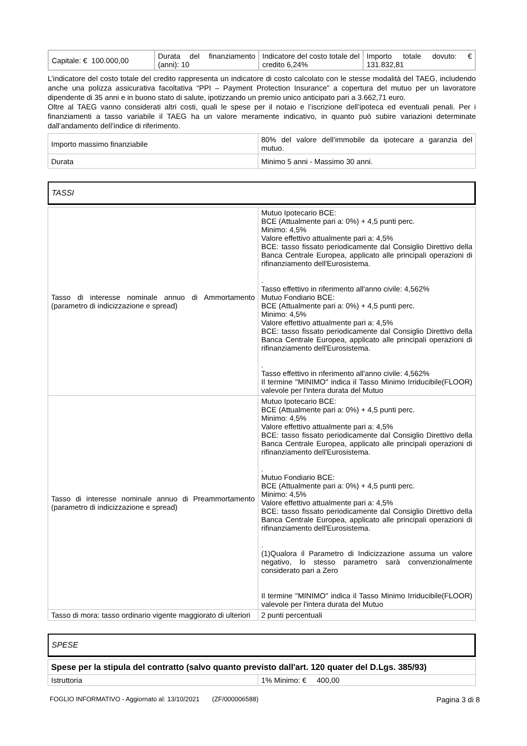| Capitale: € 100.000,00 | Durata del finanziamento (anni): 10 | Indicatore del costo totale del credito 6,24% | Importo totale dovuto: € 131.832,81 |
L’indicatore del costo totale del credito rappresenta un indicatore di costo calcolato con le stesse modalità del TAEG, includendo anche una polizza assicurativa facoltativa “PPI – Payment Protection Insurance” a copertura del mutuo per un lavoratore dipendente di 35 anni e in buono stato di salute, ipotizzando un premio unico anticipato pari a 3.662,71 euro.
Oltre al TAEG vanno considerati altri costi, quali le spese per il notaio e l’iscrizione dell’ipoteca ed eventuali penali. Per i finanziamenti a tasso variabile il TAEG ha un valore meramente indicativo, in quanto può subire variazioni determinate dall’andamento dell’indice di riferimento.
| Importo massimo finanziabile | 80% del valore dell’immobile da ipotecare a garanzia del mutuo. |
| Durata | Minimo 5 anni - Massimo 30 anni. |
TASSI
| Tasso di interesse nominale annuo di Ammortamento (parametro di indicizzazione e spread) | Mutuo Ipotecario BCE: BCE (Attualmente pari a: 0%) + 4,5 punti perc. Minimo: 4,5% Valore effettivo attualmente pari a: 4,5% BCE: tasso fissato periodicamente dal Consiglio Direttivo della Banca Centrale Europea, applicato alle principali operazioni di rifinanziamento dell'Eurosistema. . Tasso effettivo in riferimento all'anno civile: 4,562% Mutuo Fondiario BCE: BCE (Attualmente pari a: 0%) + 4,5 punti perc. Minimo: 4,5% Valore effettivo attualmente pari a: 4,5% BCE: tasso fissato periodicamente dal Consiglio Direttivo della Banca Centrale Europea, applicato alle principali operazioni di rifinanziamento dell'Eurosistema. . Tasso effettivo in riferimento all'anno civile: 4,562% Il termine "MINIMO" indica il Tasso Minimo Irriducibile(FLOOR) valevole per l'intera durata del Mutuo |
| Tasso di interesse nominale annuo di Preammortamento (parametro di indicizzazione e spread) | Mutuo Ipotecario BCE: BCE (Attualmente pari a: 0%) + 4,5 punti perc. Minimo: 4,5% Valore effettivo attualmente pari a: 4,5% BCE: tasso fissato periodicamente dal Consiglio Direttivo della Banca Centrale Europea, applicato alle principali operazioni di rifinanziamento dell'Eurosistema. . Mutuo Fondiario BCE: BCE (Attualmente pari a: 0%) + 4,5 punti perc. Minimo: 4,5% Valore effettivo attualmente pari a: 4,5% BCE: tasso fissato periodicamente dal Consiglio Direttivo della Banca Centrale Europea, applicato alle principali operazioni di rifinanziamento dell'Eurosistema. . (1)Qualora il Parametro di Indicizzazione assuma un valore negativo, lo stesso parametro sarà convenzionalmente considerato pari a Zero Il termine "MINIMO" indica il Tasso Minimo Irriducibile(FLOOR) valevole per l'intera durata del Mutuo |
| Tasso di mora: tasso ordinario vigente maggiorato di ulteriori | 2 punti percentuali |
SPESE
| Spese per la stipula del contratto (salvo quanto previsto dall'art. 120 quater del D.Lgs. 385/93) | |
| Istruttoria | 1% Minimo: € 400,00 |
FOGLIO INFORMATIVO - Aggiornato al: 13/10/2021 (ZF/000006588) Pagina 3 di 8